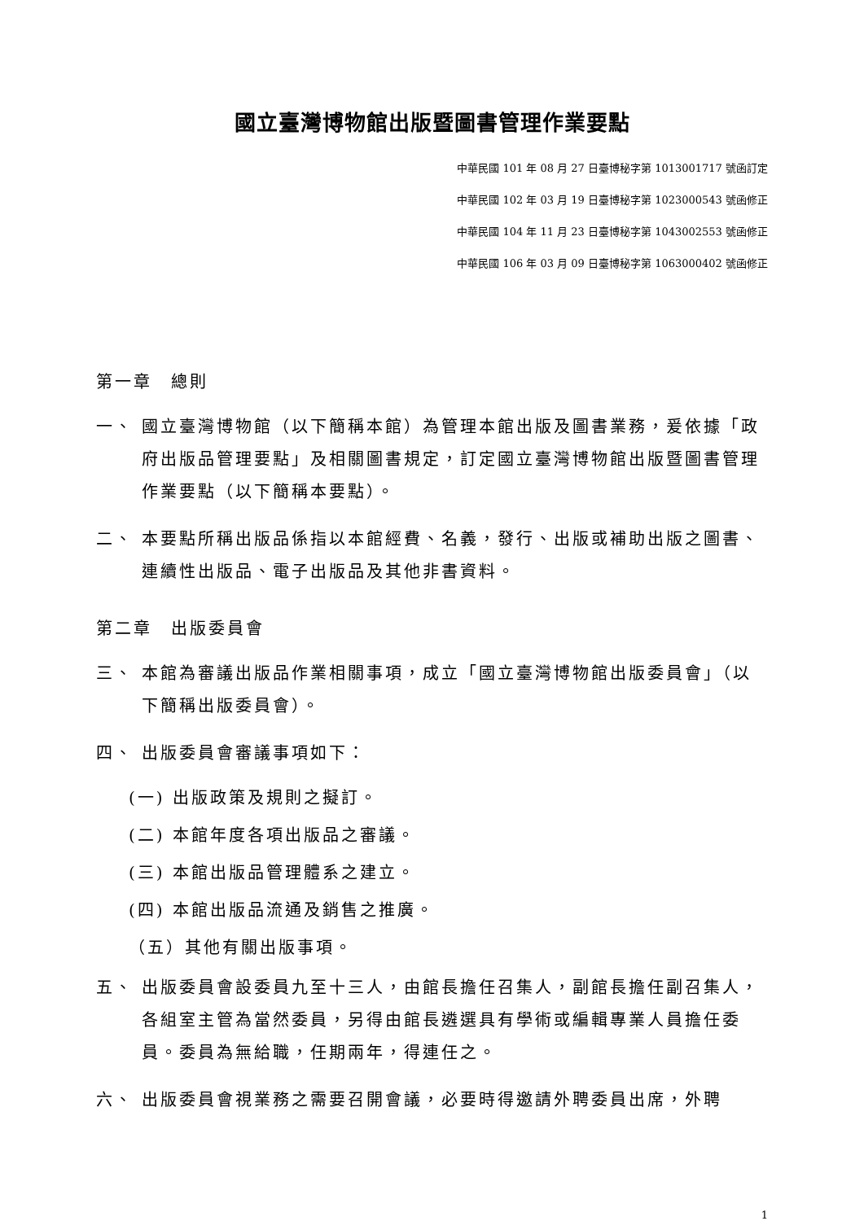國立臺灣博物館出版暨圖書管理作業要點
中華民國 101 年 08 月 27 日臺博秘字第 1013001717 號函訂定
中華民國 102 年 03 月 19 日臺博秘字第 1023000543 號函修正
中華民國 104 年 11 月 23 日臺博秘字第 1043002553 號函修正
中華民國 106 年 03 月 09 日臺博秘字第 1063000402 號函修正
第一章　總則
一、 國立臺灣博物館（以下簡稱本館）為管理本館出版及圖書業務，爰依據「政府出版品管理要點」及相關圖書規定，訂定國立臺灣博物館出版暨圖書管理作業要點（以下簡稱本要點）。
二、 本要點所稱出版品係指以本館經費、名義，發行、出版或補助出版之圖書、連續性出版品、電子出版品及其他非書資料。
第二章　出版委員會
三、 本館為審議出版品作業相關事項，成立「國立臺灣博物館出版委員會」（以下簡稱出版委員會）。
四、 出版委員會審議事項如下：
(一) 出版政策及規則之擬訂。
(二) 本館年度各項出版品之審議。
(三) 本館出版品管理體系之建立。
(四) 本館出版品流通及銷售之推廣。
（五）其他有關出版事項。
五、 出版委員會設委員九至十三人，由館長擔任召集人，副館長擔任副召集人，各組室主管為當然委員，另得由館長遴選具有學術或編輯專業人員擔任委員。委員為無給職，任期兩年，得連任之。
六、 出版委員會視業務之需要召開會議，必要時得邀請外聘委員出席，外聘
1